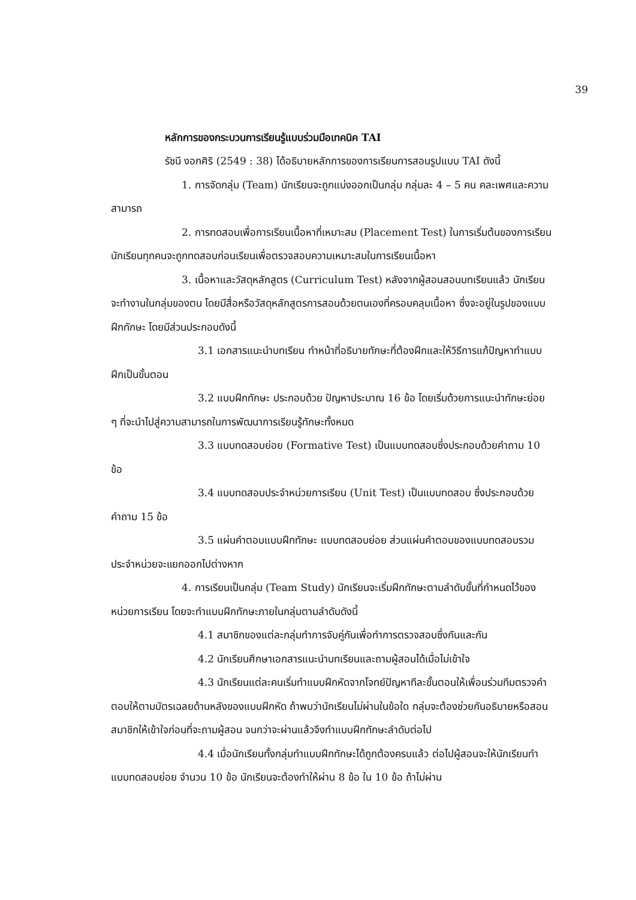39
หลักการของกระบวนการเรียนรู้แบบร่วมมือเทคนิค TAI
รัชนี งอกศิริ (2549 : 38) ได้อธิบายหลักการของการเรียนการสอนรูปแบบ TAI ดังนี้
1. การจัดกลุ่ม (Team) นักเรียนจะถูกแบ่งออกเป็นกลุ่ม กลุ่มละ 4 – 5 คน คละเพศและความสามารถ
2. การทดสอบเพื่อการเรียนเนื้อหาที่เหมาะสม (Placement Test) ในการเริ่มต้นของการเรียน นักเรียนทุกคนจะถูกทดสอบก่อนเรียนเพื่อตรวจสอบความเหมาะสมในการเรียนเนื้อหา
3. เนื้อหาและวัสดุหลักสูตร (Curriculum Test) หลังจากผู้สอนสอนบทเรียนแล้ว นักเรียนจะทำงานในกลุ่มของตน โดยมีสื่อหรือวัสดุหลักสูตรการสอนด้วยตนเองที่ครอบคลุมเนื้อหา ซึ่งจะอยู่ในรูปของแบบฝึกทักษะ โดยมีส่วนประกอบดังนี้
3.1 เอกสารแนะนำบทเรียน ทำหน้าที่อธิบายทักษะที่ต้องฝึกและให้วิธีการแก้ปัญหาทำแบบฝึกเป็นขั้นตอน
3.2 แบบฝึกทักษะ ประกอบด้วย ปัญหาประมาณ 16 ข้อ โดยเริ่มด้วยการแนะนำทักษะย่อย ๆ ที่จะนำไปสู่ความสามารถในการพัฒนาการเรียนรู้ทักษะทั้งหมด
3.3 แบบทดสอบย่อย (Formative Test) เป็นแบบทดสอบซึ่งประกอบด้วยคำถาม 10 ข้อ
3.4 แบบทดสอบประจำหน่วยการเรียน (Unit Test) เป็นแบบทดสอบ ซึ่งประกอบด้วยคำถาม 15 ข้อ
3.5 แผ่นคำตอบแบบฝึกทักษะ แบบทดสอบย่อย ส่วนแผ่นคำตอบของแบบทดสอบรวมประจำหน่วยจะแยกออกไปต่างหาก
4. การเรียนเป็นกลุ่ม (Team Study) นักเรียนจะเริ่มฝึกทักษะตามลำดับขั้นที่กำหนดไว้ของหน่วยการเรียน โดยจะทำแบบฝึกทักษะภายในกลุ่มตามลำดับดังนี้
4.1 สมาชิกของแต่ละกลุ่มทำการจับคู่กันเพื่อทำการตรวจสอบซึ่งกันและกัน
4.2 นักเรียนศึกษาเอกสารแนะนำบทเรียนและถามผู้สอนได้เมื่อไม่เข้าใจ
4.3 นักเรียนแต่ละคนเริ่มทำแบบฝึกหัดจากโจทย์ปัญหาทีละขั้นตอนให้เพื่อนร่วมทีมตรวจคำตอบให้ตามบัตรเฉลยด้านหลังของแบบฝึกหัด ถ้าพบว่านักเรียนไม่ผ่านในข้อใด กลุ่มจะต้องช่วยกันอธิบายหรือสอนสมาชิกให้เข้าใจก่อนที่จะถามผู้สอน จนกว่าจะผ่านแล้วจึงทำแบบฝึกทักษะลำดับต่อไป
4.4 เมื่อนักเรียนทั้งกลุ่มทำแบบฝึกทักษะได้ถูกต้องครบแล้ว ต่อไปผู้สอนจะให้นักเรียนทำแบบทดสอบย่อย จำนวน 10 ข้อ นักเรียนจะต้องทำให้ผ่าน 8 ข้อ ใน 10 ข้อ ถ้าไม่ผ่าน